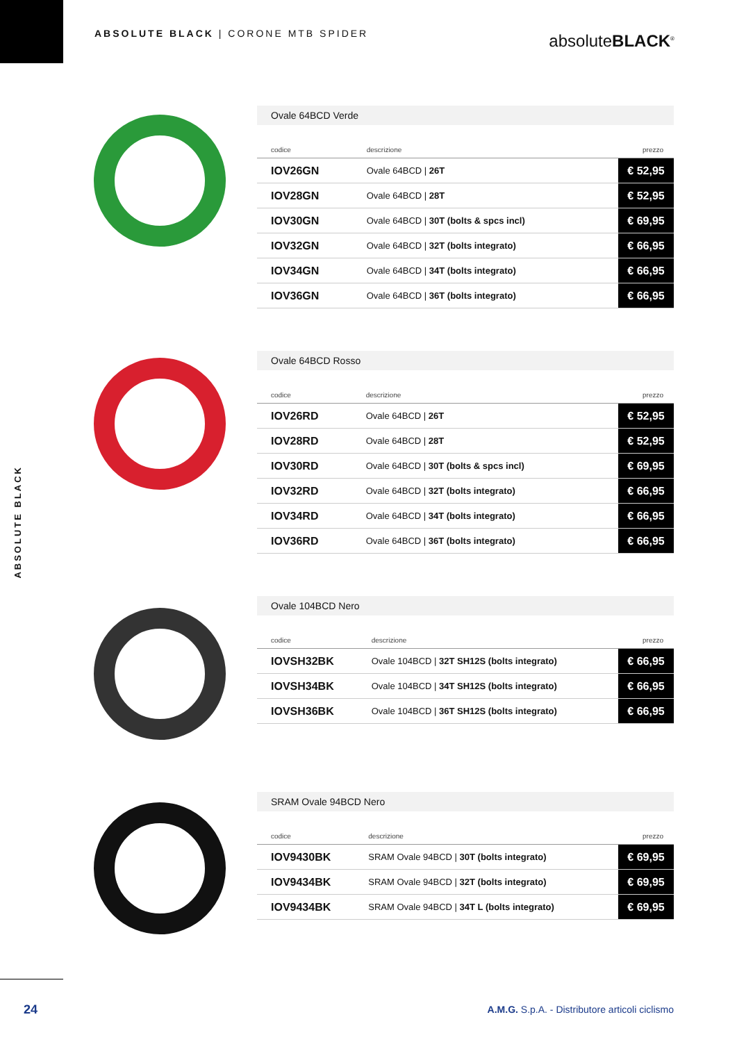ABSOLUTE BLACK | CORONE MTB SPIDER
absoluteBLACK<sup>®</sup>
ABSOLUTE BLACK
Ovale 64BCD Verde
| codice | descrizione | prezzo |
| --- | --- | --- |
| IOV26GN | Ovale 64BCD / 26T | € 52,95 |
| IOV28GN | Ovale 64BCD / 28T | € 52,95 |
| IOV30GN | Ovale 64BCD / 30T (bolts & spcs incl) | € 69,95 |
| IOV32GN | Ovale 64BCD / 32T (bolts integrato) | € 66,95 |
| IOV34GN | Ovale 64BCD / 34T (bolts integrato) | € 66,95 |
| IOV36GN | Ovale 64BCD / 36T (bolts integrato) | € 66,95 |
Ovale 64BCD Rosso
| codice | descrizione | prezzo |
| --- | --- | --- |
| IOV26RD | Ovale 64BCD / 26T | € 52,95 |
| IOV28RD | Ovale 64BCD / 28T | € 52,95 |
| IOV30RD | Ovale 64BCD / 30T (bolts & spcs incl) | € 69,95 |
| IOV32RD | Ovale 64BCD / 32T (bolts integrato) | € 66,95 |
| IOV34RD | Ovale 64BCD / 34T (bolts integrato) | € 66,95 |
| IOV36RD | Ovale 64BCD / 36T (bolts integrato) | € 66,95 |
Ovale 104BCD Nero
| codice | descrizione | prezzo |
| --- | --- | --- |
| IOVSH32BK | Ovale 104BCD / 32T SH12S (bolts integrato) | € 66,95 |
| IOVSH34BK | Ovale 104BCD / 34T SH12S (bolts integrato) | € 66,95 |
| IOVSH36BK | Ovale 104BCD / 36T SH12S (bolts integrato) | € 66,95 |
SRAM Ovale 94BCD Nero
| codice | descrizione | prezzo |
| --- | --- | --- |
| IOV9430BK | SRAM Ovale 94BCD / 30T (bolts integrato) | € 69,95 |
| IOV9434BK | SRAM Ovale 94BCD / 32T (bolts integrato) | € 69,95 |
| IOV9434BK | SRAM Ovale 94BCD / 34T L (bolts integrato) | € 69,95 |
24
A.M.G. S.p.A. - Distributore articoli ciclismo